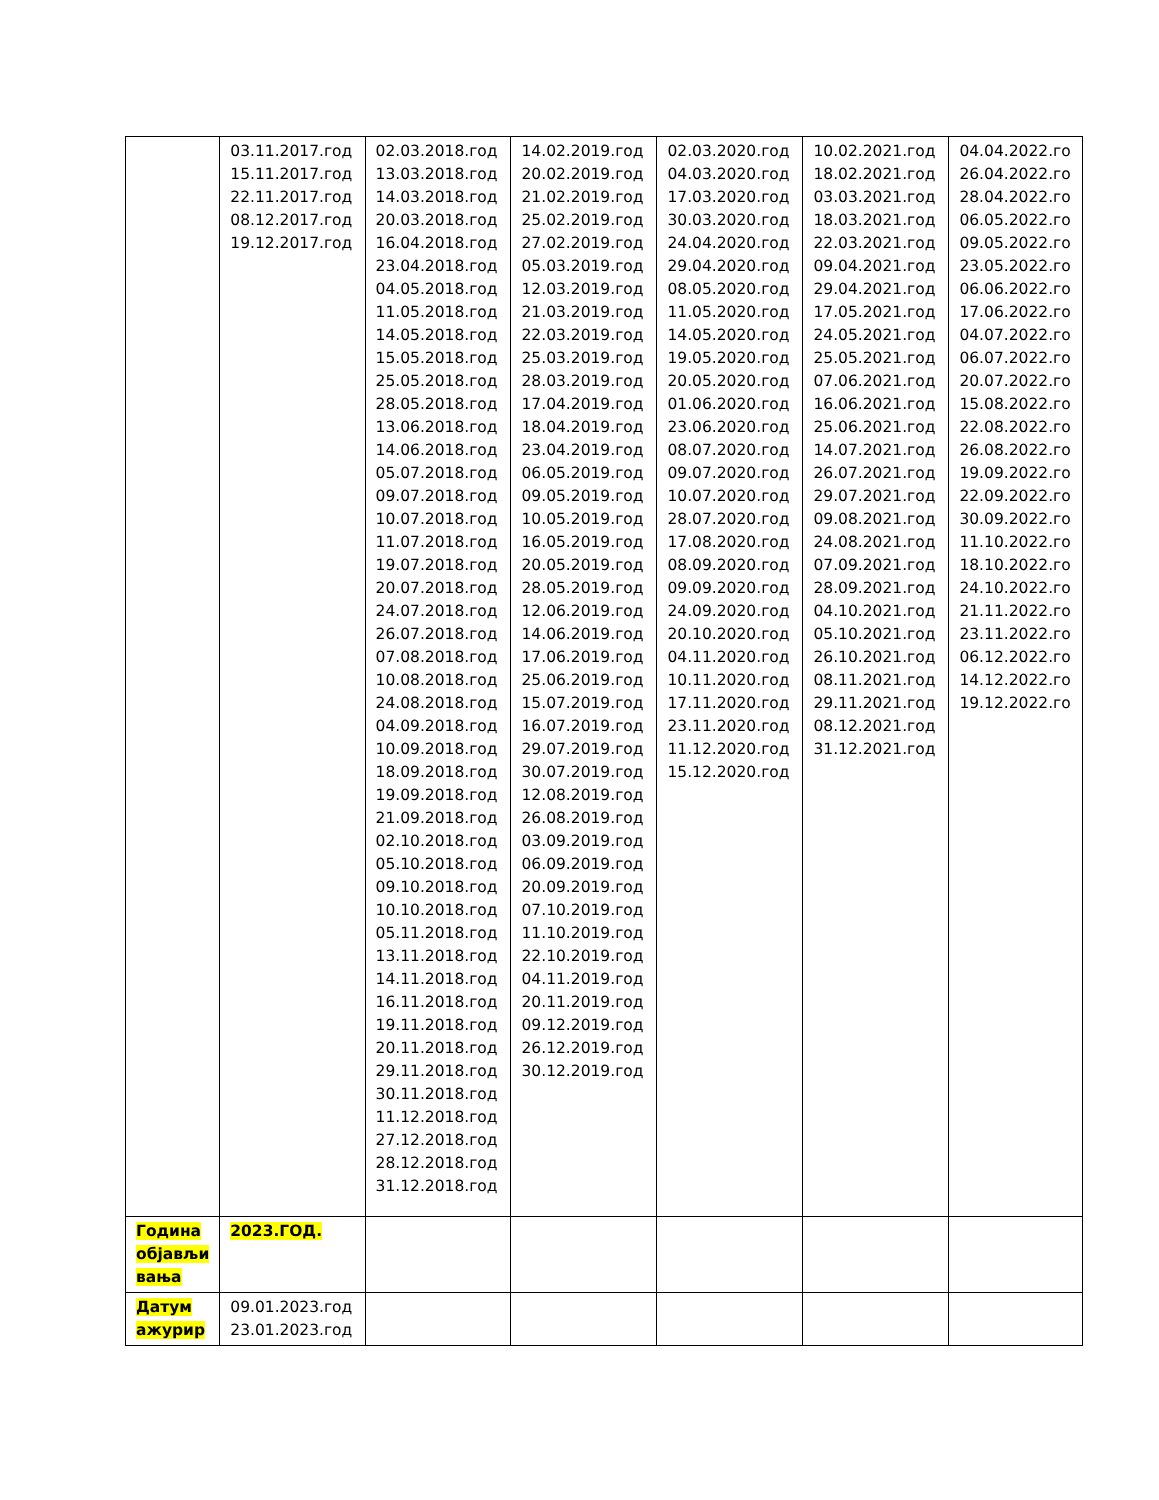| | 03.11.2017.год 15.11.2017.год 22.11.2017.год 08.12.2017.год 19.12.2017.год | 02.03.2018.год 13.03.2018.год 14.03.2018.год 20.03.2018.год 16.04.2018.год 23.04.2018.год 04.05.2018.год 11.05.2018.год 14.05.2018.год 15.05.2018.год 25.05.2018.год 28.05.2018.год 13.06.2018.год 14.06.2018.год 05.07.2018.год 09.07.2018.год 10.07.2018.год 11.07.2018.год 19.07.2018.год 20.07.2018.год 24.07.2018.год 26.07.2018.год 07.08.2018.год 10.08.2018.год 24.08.2018.год 04.09.2018.год 10.09.2018.год 18.09.2018.год 19.09.2018.год 21.09.2018.год 02.10.2018.год 05.10.2018.год 09.10.2018.год 10.10.2018.год 05.11.2018.год 13.11.2018.год 14.11.2018.год 16.11.2018.год 19.11.2018.год 20.11.2018.год 29.11.2018.год 30.11.2018.год 11.12.2018.год 27.12.2018.год 28.12.2018.год 31.12.2018.год | 14.02.2019.год 20.02.2019.год 21.02.2019.год 25.02.2019.год 27.02.2019.год 05.03.2019.год 12.03.2019.год 21.03.2019.год 22.03.2019.год 25.03.2019.год 28.03.2019.год 17.04.2019.год 18.04.2019.год 23.04.2019.год 06.05.2019.год 09.05.2019.год 10.05.2019.год 16.05.2019.год 20.05.2019.год 28.05.2019.год 12.06.2019.год 14.06.2019.год 17.06.2019.год 25.06.2019.год 15.07.2019.год 16.07.2019.год 29.07.2019.год 30.07.2019.год 12.08.2019.год 26.08.2019.год 03.09.2019.год 06.09.2019.год 20.09.2019.год 07.10.2019.год 11.10.2019.год 22.10.2019.год 04.11.2019.год 20.11.2019.год 09.12.2019.год 26.12.2019.год 30.12.2019.год | 02.03.2020.год 04.03.2020.год 17.03.2020.год 30.03.2020.год 24.04.2020.год 29.04.2020.год 08.05.2020.год 11.05.2020.год 14.05.2020.год 19.05.2020.год 20.05.2020.год 01.06.2020.год 23.06.2020.год 08.07.2020.год 09.07.2020.год 10.07.2020.год 28.07.2020.год 17.08.2020.год 08.09.2020.год 09.09.2020.год 24.09.2020.год 20.10.2020.год 04.11.2020.год 10.11.2020.год 17.11.2020.год 23.11.2020.год 11.12.2020.год 15.12.2020.год | 10.02.2021.год 18.02.2021.год 03.03.2021.год 18.03.2021.год 22.03.2021.год 09.04.2021.год 29.04.2021.год 17.05.2021.год 24.05.2021.год 25.05.2021.год 07.06.2021.год 16.06.2021.год 25.06.2021.год 14.07.2021.год 26.07.2021.год 29.07.2021.год 09.08.2021.год 24.08.2021.год 07.09.2021.год 28.09.2021.год 04.10.2021.год 05.10.2021.год 26.10.2021.год 08.11.2021.год 29.11.2021.год 08.12.2021.год 31.12.2021.год | 04.04.2022.го 26.04.2022.го 28.04.2022.го 06.05.2022.го 09.05.2022.го 23.05.2022.го 06.06.2022.го 17.06.2022.го 04.07.2022.го 06.07.2022.го 20.07.2022.го 15.08.2022.го 22.08.2022.го 26.08.2022.го 19.09.2022.го 22.09.2022.го 30.09.2022.го 11.10.2022.го 18.10.2022.го 24.10.2022.го 21.11.2022.го 23.11.2022.го 06.12.2022.го 14.12.2022.го 19.12.2022.го |
| Година објављи вања | 2023.ГОД. | | | | | |
| Датум ажурир | 09.01.2023.год 23.01.2023.год | | | | | |